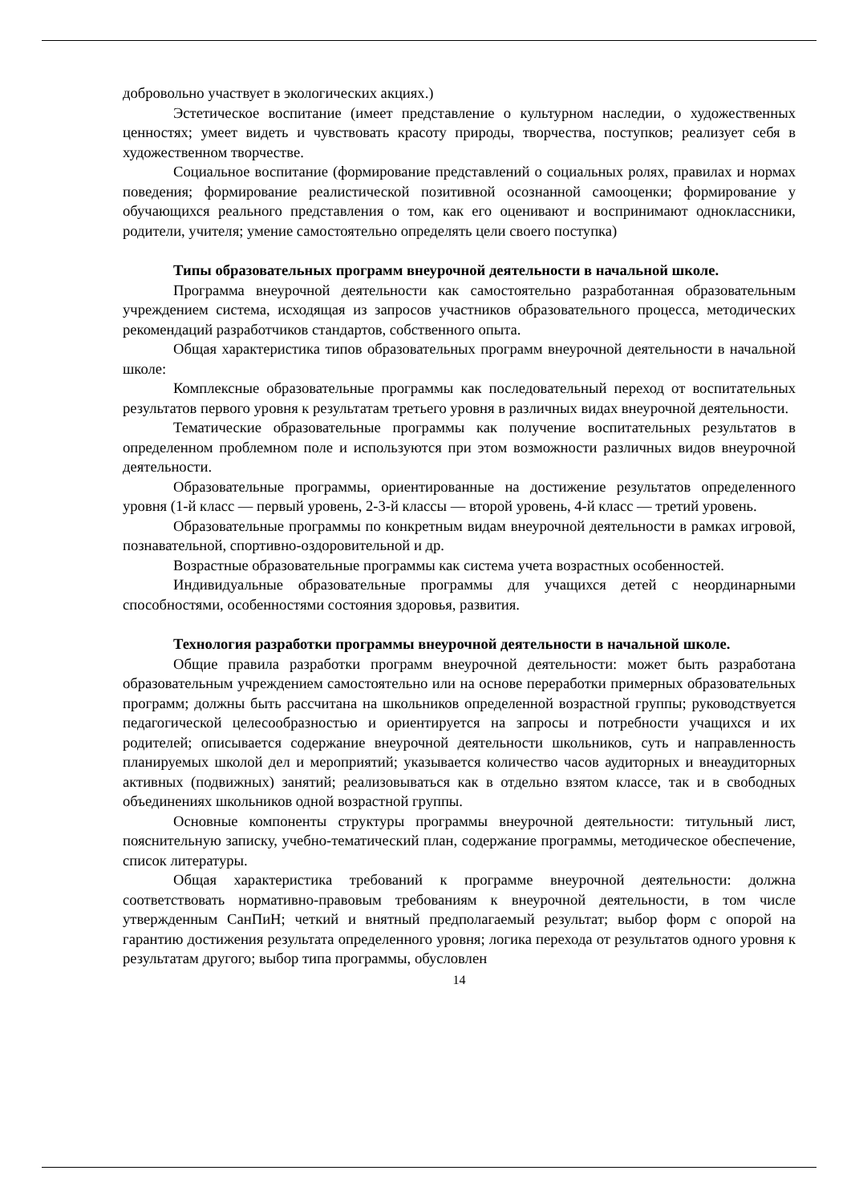добровольно участвует в экологических акциях.)
Эстетическое воспитание (имеет представление о культурном наследии, о художественных ценностях; умеет видеть и чувствовать красоту природы, творчества, поступков; реализует себя в художественном творчестве.
Социальное воспитание (формирование представлений о социальных ролях, правилах и нормах поведения; формирование реалистической позитивной осознанной самооценки; формирование у обучающихся реального представления о том, как его оценивают и воспринимают одноклассники, родители, учителя; умение самостоятельно определять цели своего поступка)
Типы образовательных программ внеурочной деятельности в начальной школе.
Программа внеурочной деятельности как самостоятельно разработанная образовательным учреждением система, исходящая из запросов участников образовательного процесса, методических рекомендаций разработчиков стандартов, собственного опыта.
Общая характеристика типов образовательных программ внеурочной деятельности в начальной школе:
Комплексные образовательные программы как последовательный переход от воспитательных результатов первого уровня к результатам третьего уровня в различных видах внеурочной деятельности.
Тематические образовательные программы как получение воспитательных результатов в определенном проблемном поле и используются при этом возможности различных видов внеурочной деятельности.
Образовательные программы, ориентированные на достижение результатов определенного уровня (1-й класс — первый уровень, 2-3-й классы — второй уровень, 4-й класс — третий уровень.
Образовательные программы по конкретным видам внеурочной деятельности в рамках игровой, познавательной, спортивно-оздоровительной и др.
Возрастные образовательные программы как система учета возрастных особенностей.
Индивидуальные образовательные программы для учащихся детей с неординарными способностями, особенностями состояния здоровья, развития.
Технология разработки программы внеурочной деятельности в начальной школе.
Общие правила разработки программ внеурочной деятельности: может быть разработана образовательным учреждением самостоятельно или на основе переработки примерных образовательных программ; должны быть рассчитана на школьников определенной возрастной группы; руководствуется педагогической целесообразностью и ориентируется на запросы и потребности учащихся и их родителей; описывается содержание внеурочной деятельности школьников, суть и направленность планируемых школой дел и мероприятий; указывается количество часов аудиторных и внеаудиторных активных (подвижных) занятий; реализовываться как в отдельно взятом классе, так и в свободных объединениях школьников одной возрастной группы.
Основные компоненты структуры программы внеурочной деятельности: титульный лист, пояснительную записку, учебно-тематический план, содержание программы, методическое обеспечение, список литературы.
Общая характеристика требований к программе внеурочной деятельности: должна соответствовать нормативно-правовым требованиям к внеурочной деятельности, в том числе утвержденным СанПиН; четкий и внятный предполагаемый результат; выбор форм с опорой на гарантию достижения результата определенного уровня; логика перехода от результатов одного уровня к результатам другого; выбор типа программы, обусловлен
14